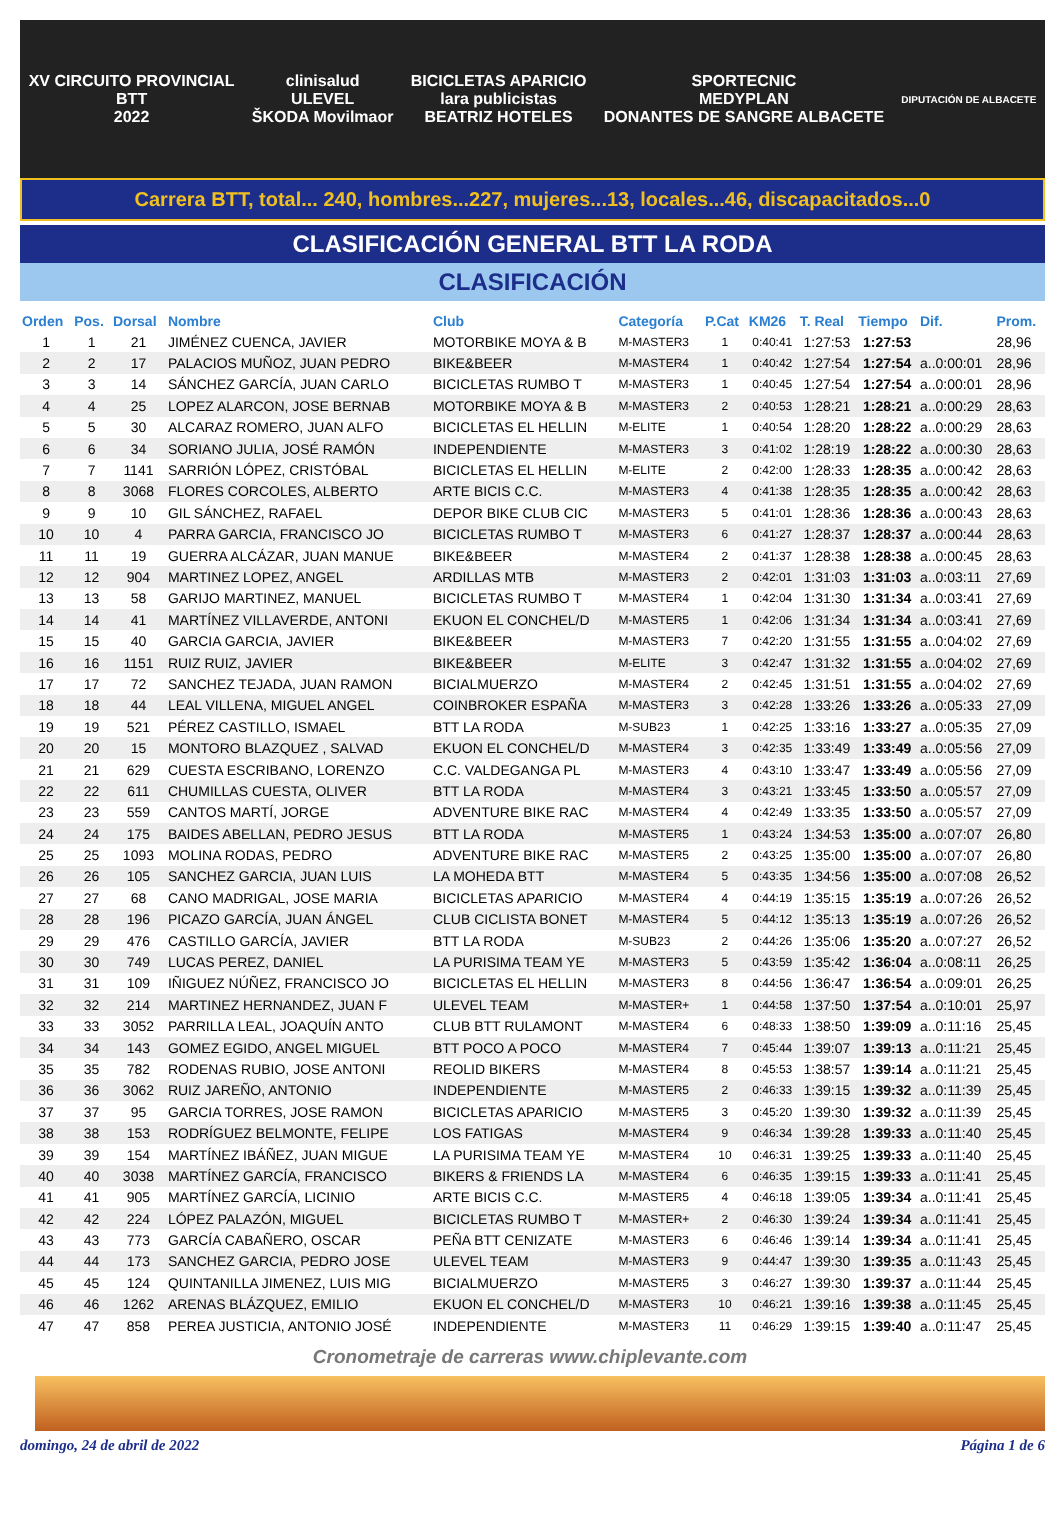XV CIRCUITO PROVINCIAL
BTT
2022
clinisalud
ULEVEL
ŠKODA Movilmaor
BICICLETAS APARICIO
lara publicistas
BEATRIZ HOTELES
SPORTECNIC
MEDYPLAN
DONANTES DE SANGRE ALBACETE
DIPUTACIÓN DE ALBACETE
Carrera BTT, total... 240, hombres...227, mujeres...13, locales...46, discapacitados...0
CLASIFICACIÓN GENERAL BTT LA RODA
CLASIFICACIÓN
| Orden | Pos. | Dorsal | Nombre | Club | Categoría | P.Cat | KM26 | T. Real | Tiempo | Dif. | Prom. |
| --- | --- | --- | --- | --- | --- | --- | --- | --- | --- | --- | --- |
| 1 | 1 | 21 | JIMÉNEZ CUENCA, JAVIER | MOTORBIKE MOYA & B | M-MASTER3 | 1 | 0:40:41 | 1:27:53 | 1:27:53 | | 28,96 |
| 2 | 2 | 17 | PALACIOS MUÑOZ, JUAN PEDRO | BIKE&BEER | M-MASTER4 | 1 | 0:40:42 | 1:27:54 | 1:27:54 | a..0:00:01 | 28,96 |
| 3 | 3 | 14 | SÁNCHEZ GARCÍA, JUAN CARLO | BICICLETAS RUMBO T | M-MASTER3 | 1 | 0:40:45 | 1:27:54 | 1:27:54 | a..0:00:01 | 28,96 |
| 4 | 4 | 25 | LOPEZ ALARCON, JOSE BERNAB | MOTORBIKE MOYA & B | M-MASTER3 | 2 | 0:40:53 | 1:28:21 | 1:28:21 | a..0:00:29 | 28,63 |
| 5 | 5 | 30 | ALCARAZ ROMERO, JUAN ALFO | BICICLETAS EL HELLIN | M-ELITE | 1 | 0:40:54 | 1:28:20 | 1:28:22 | a..0:00:29 | 28,63 |
| 6 | 6 | 34 | SORIANO JULIA, JOSÉ RAMÓN | INDEPENDIENTE | M-MASTER3 | 3 | 0:41:02 | 1:28:19 | 1:28:22 | a..0:00:30 | 28,63 |
| 7 | 7 | 1141 | SARRIÓN LÓPEZ, CRISTÓBAL | BICICLETAS EL HELLIN | M-ELITE | 2 | 0:42:00 | 1:28:33 | 1:28:35 | a..0:00:42 | 28,63 |
| 8 | 8 | 3068 | FLORES CORCOLES, ALBERTO | ARTE BICIS C.C. | M-MASTER3 | 4 | 0:41:38 | 1:28:35 | 1:28:35 | a..0:00:42 | 28,63 |
| 9 | 9 | 10 | GIL SÁNCHEZ, RAFAEL | DEPOR BIKE CLUB CIC | M-MASTER3 | 5 | 0:41:01 | 1:28:36 | 1:28:36 | a..0:00:43 | 28,63 |
| 10 | 10 | 4 | PARRA GARCIA, FRANCISCO JO | BICICLETAS RUMBO T | M-MASTER3 | 6 | 0:41:27 | 1:28:37 | 1:28:37 | a..0:00:44 | 28,63 |
| 11 | 11 | 19 | GUERRA ALCÁZAR, JUAN MANUE | BIKE&BEER | M-MASTER4 | 2 | 0:41:37 | 1:28:38 | 1:28:38 | a..0:00:45 | 28,63 |
| 12 | 12 | 904 | MARTINEZ LOPEZ, ANGEL | ARDILLAS MTB | M-MASTER3 | 2 | 0:42:01 | 1:31:03 | 1:31:03 | a..0:03:11 | 27,69 |
| 13 | 13 | 58 | GARIJO MARTINEZ, MANUEL | BICICLETAS RUMBO T | M-MASTER4 | 1 | 0:42:04 | 1:31:30 | 1:31:34 | a..0:03:41 | 27,69 |
| 14 | 14 | 41 | MARTÍNEZ VILLAVERDE, ANTONI | EKUON EL CONCHEL/D | M-MASTER5 | 1 | 0:42:06 | 1:31:34 | 1:31:34 | a..0:03:41 | 27,69 |
| 15 | 15 | 40 | GARCIA GARCIA, JAVIER | BIKE&BEER | M-MASTER3 | 7 | 0:42:20 | 1:31:55 | 1:31:55 | a..0:04:02 | 27,69 |
| 16 | 16 | 1151 | RUIZ RUIZ, JAVIER | BIKE&BEER | M-ELITE | 3 | 0:42:47 | 1:31:32 | 1:31:55 | a..0:04:02 | 27,69 |
| 17 | 17 | 72 | SANCHEZ TEJADA, JUAN RAMON | BICIALMUERZO | M-MASTER4 | 2 | 0:42:45 | 1:31:51 | 1:31:55 | a..0:04:02 | 27,69 |
| 18 | 18 | 44 | LEAL VILLENA, MIGUEL ANGEL | COINBROKER ESPAÑA | M-MASTER3 | 3 | 0:42:28 | 1:33:26 | 1:33:26 | a..0:05:33 | 27,09 |
| 19 | 19 | 521 | PÉREZ CASTILLO, ISMAEL | BTT LA RODA | M-SUB23 | 1 | 0:42:25 | 1:33:16 | 1:33:27 | a..0:05:35 | 27,09 |
| 20 | 20 | 15 | MONTORO BLAZQUEZ , SALVAD | EKUON EL CONCHEL/D | M-MASTER4 | 3 | 0:42:35 | 1:33:49 | 1:33:49 | a..0:05:56 | 27,09 |
| 21 | 21 | 629 | CUESTA ESCRIBANO, LORENZO | C.C. VALDEGANGA PL | M-MASTER3 | 4 | 0:43:10 | 1:33:47 | 1:33:49 | a..0:05:56 | 27,09 |
| 22 | 22 | 611 | CHUMILLAS CUESTA, OLIVER | BTT LA RODA | M-MASTER4 | 3 | 0:43:21 | 1:33:45 | 1:33:50 | a..0:05:57 | 27,09 |
| 23 | 23 | 559 | CANTOS MARTÍ, JORGE | ADVENTURE BIKE RAC | M-MASTER4 | 4 | 0:42:49 | 1:33:35 | 1:33:50 | a..0:05:57 | 27,09 |
| 24 | 24 | 175 | BAIDES ABELLAN, PEDRO JESUS | BTT LA RODA | M-MASTER5 | 1 | 0:43:24 | 1:34:53 | 1:35:00 | a..0:07:07 | 26,80 |
| 25 | 25 | 1093 | MOLINA RODAS, PEDRO | ADVENTURE BIKE RAC | M-MASTER5 | 2 | 0:43:25 | 1:35:00 | 1:35:00 | a..0:07:07 | 26,80 |
| 26 | 26 | 105 | SANCHEZ GARCIA, JUAN LUIS | LA MOHEDA BTT | M-MASTER4 | 5 | 0:43:35 | 1:34:56 | 1:35:00 | a..0:07:08 | 26,52 |
| 27 | 27 | 68 | CANO MADRIGAL, JOSE MARIA | BICICLETAS APARICIO | M-MASTER4 | 4 | 0:44:19 | 1:35:15 | 1:35:19 | a..0:07:26 | 26,52 |
| 28 | 28 | 196 | PICAZO GARCÍA, JUAN ÁNGEL | CLUB CICLISTA BONET | M-MASTER4 | 5 | 0:44:12 | 1:35:13 | 1:35:19 | a..0:07:26 | 26,52 |
| 29 | 29 | 476 | CASTILLO GARCÍA, JAVIER | BTT LA RODA | M-SUB23 | 2 | 0:44:26 | 1:35:06 | 1:35:20 | a..0:07:27 | 26,52 |
| 30 | 30 | 749 | LUCAS PEREZ, DANIEL | LA PURISIMA TEAM YE | M-MASTER3 | 5 | 0:43:59 | 1:35:42 | 1:36:04 | a..0:08:11 | 26,25 |
| 31 | 31 | 109 | IÑIGUEZ NÚÑEZ, FRANCISCO JO | BICICLETAS EL HELLIN | M-MASTER3 | 8 | 0:44:56 | 1:36:47 | 1:36:54 | a..0:09:01 | 26,25 |
| 32 | 32 | 214 | MARTINEZ HERNANDEZ, JUAN F | ULEVEL TEAM | M-MASTER+ | 1 | 0:44:58 | 1:37:50 | 1:37:54 | a..0:10:01 | 25,97 |
| 33 | 33 | 3052 | PARRILLA LEAL, JOAQUÍN ANTO | CLUB BTT RULAMONT | M-MASTER4 | 6 | 0:48:33 | 1:38:50 | 1:39:09 | a..0:11:16 | 25,45 |
| 34 | 34 | 143 | GOMEZ EGIDO, ANGEL MIGUEL | BTT POCO A POCO | M-MASTER4 | 7 | 0:45:44 | 1:39:07 | 1:39:13 | a..0:11:21 | 25,45 |
| 35 | 35 | 782 | RODENAS RUBIO, JOSE ANTONI | REOLID BIKERS | M-MASTER4 | 8 | 0:45:53 | 1:38:57 | 1:39:14 | a..0:11:21 | 25,45 |
| 36 | 36 | 3062 | RUIZ JAREÑO, ANTONIO | INDEPENDIENTE | M-MASTER5 | 2 | 0:46:33 | 1:39:15 | 1:39:32 | a..0:11:39 | 25,45 |
| 37 | 37 | 95 | GARCIA TORRES, JOSE RAMON | BICICLETAS APARICIO | M-MASTER5 | 3 | 0:45:20 | 1:39:30 | 1:39:32 | a..0:11:39 | 25,45 |
| 38 | 38 | 153 | RODRÍGUEZ BELMONTE, FELIPE | LOS FATIGAS | M-MASTER4 | 9 | 0:46:34 | 1:39:28 | 1:39:33 | a..0:11:40 | 25,45 |
| 39 | 39 | 154 | MARTÍNEZ IBÁÑEZ, JUAN MIGUE | LA PURISIMA TEAM YE | M-MASTER4 | 10 | 0:46:31 | 1:39:25 | 1:39:33 | a..0:11:40 | 25,45 |
| 40 | 40 | 3038 | MARTÍNEZ GARCÍA, FRANCISCO | BIKERS & FRIENDS LA | M-MASTER4 | 6 | 0:46:35 | 1:39:15 | 1:39:33 | a..0:11:41 | 25,45 |
| 41 | 41 | 905 | MARTÍNEZ GARCÍA, LICINIO | ARTE BICIS C.C. | M-MASTER5 | 4 | 0:46:18 | 1:39:05 | 1:39:34 | a..0:11:41 | 25,45 |
| 42 | 42 | 224 | LÓPEZ PALAZÓN, MIGUEL | BICICLETAS RUMBO T | M-MASTER+ | 2 | 0:46:30 | 1:39:24 | 1:39:34 | a..0:11:41 | 25,45 |
| 43 | 43 | 773 | GARCÍA CABAÑERO, OSCAR | PEÑA BTT CENIZATE | M-MASTER3 | 6 | 0:46:46 | 1:39:14 | 1:39:34 | a..0:11:41 | 25,45 |
| 44 | 44 | 173 | SANCHEZ GARCIA, PEDRO JOSE | ULEVEL TEAM | M-MASTER3 | 9 | 0:44:47 | 1:39:30 | 1:39:35 | a..0:11:43 | 25,45 |
| 45 | 45 | 124 | QUINTANILLA JIMENEZ, LUIS MIG | BICIALMUERZO | M-MASTER5 | 3 | 0:46:27 | 1:39:30 | 1:39:37 | a..0:11:44 | 25,45 |
| 46 | 46 | 1262 | ARENAS BLÁZQUEZ, EMILIO | EKUON EL CONCHEL/D | M-MASTER3 | 10 | 0:46:21 | 1:39:16 | 1:39:38 | a..0:11:45 | 25,45 |
| 47 | 47 | 858 | PEREA JUSTICIA, ANTONIO JOSÉ | INDEPENDIENTE | M-MASTER3 | 11 | 0:46:29 | 1:39:15 | 1:39:40 | a..0:11:47 | 25,45 |
Cronometraje de carreras www.chiplevante.com
domingo, 24 de abril de 2022 Página 1 de 6